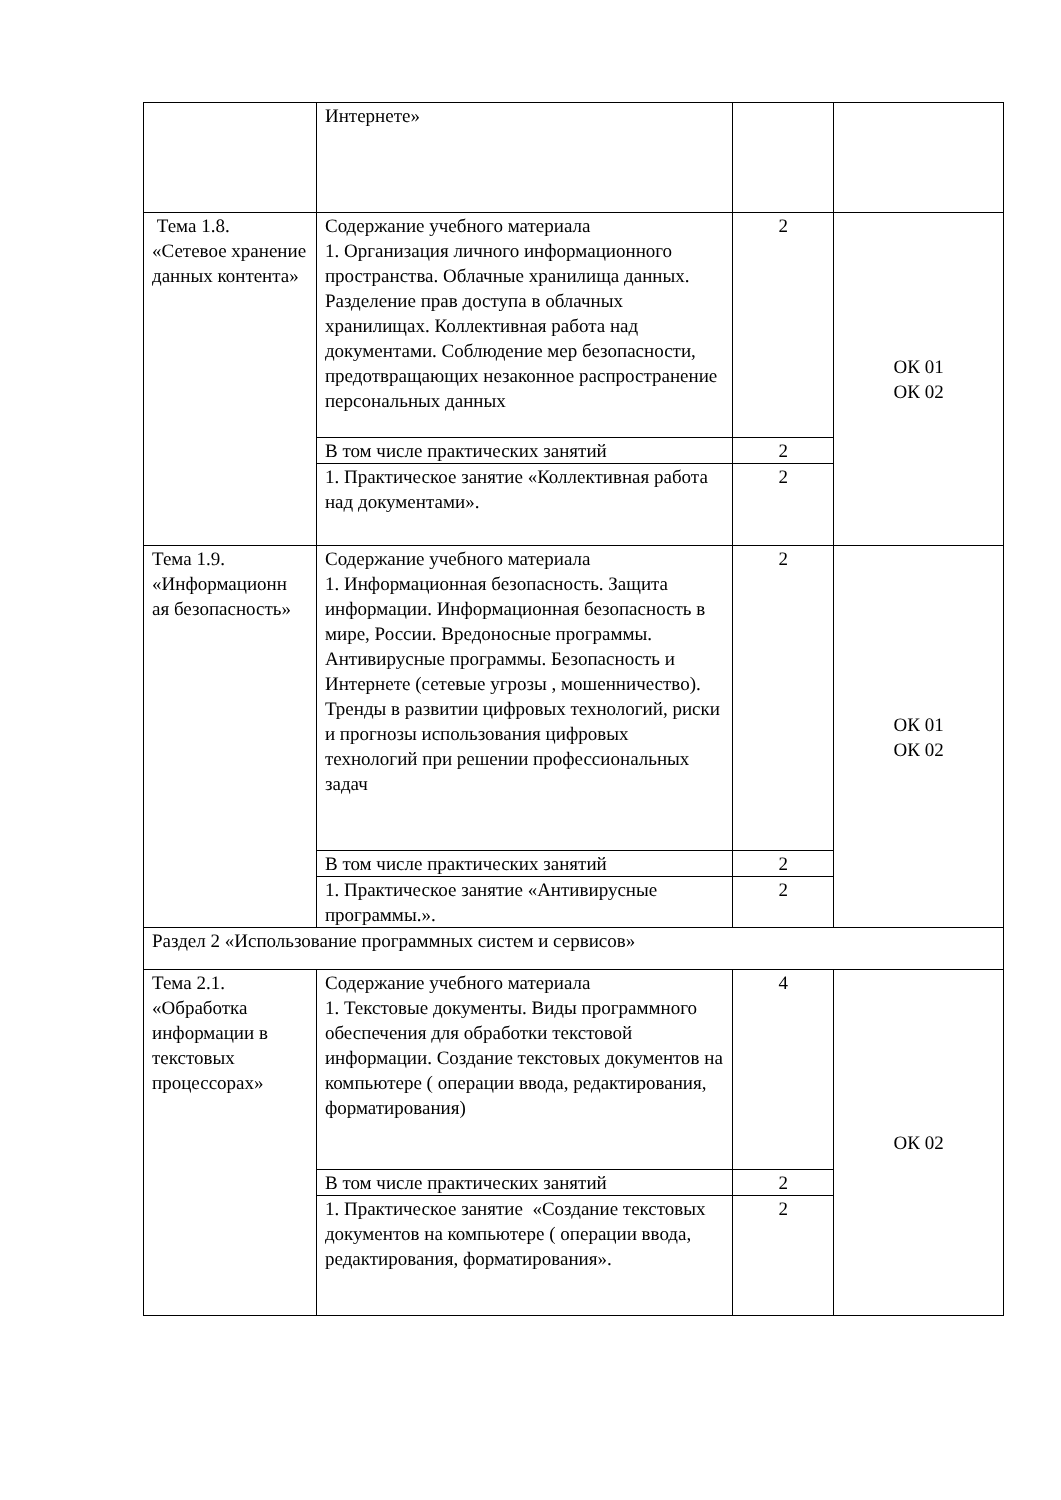| | Интернете» | | |
| Тема 1.8. «Сетевое хранение данных контента» | Содержание учебного материала 1. Организация личного информационного пространства. Облачные хранилища данных. Разделение прав доступа в облачных хранилищах. Коллективная работа над документами. Соблюдение мер безопасности, предотвращающих незаконное распространение персональных данных | 2 | ОК 01 ОК 02 |
| | В том числе практических занятий | 2 | |
| | 1. Практическое занятие «Коллективная работа над документами». | 2 | |
| Тема 1.9. «Информационн ая безопасность» | Содержание учебного материала 1. Информационная безопасность. Защита информации. Информационная безопасность в мире, России. Вредоносные программы. Антивирусные программы. Безопасность и Интернете (сетевые угрозы , мошенничество). Тренды в развитии цифровых технологий, риски и прогнозы использования цифровых технологий при решении профессиональных задач | 2 | ОК 01 ОК 02 |
| | В том числе практических занятий | 2 | |
| | 1. Практическое занятие «Антивирусные программы.». | 2 | |
| Раздел 2 «Использование программных систем и сервисов» | | | |
| Тема 2.1. «Обработка информации в текстовых процессорах» | Содержание учебного материала 1. Текстовые документы. Виды программного обеспечения для обработки текстовой информации. Создание текстовых документов на компьютере ( операции ввода, редактирования, форматирования) | 4 | ОК 02 |
| | В том числе практических занятий | 2 | |
| | 1. Практическое занятие «Создание текстовых документов на компьютере ( операции ввода, редактирования, форматирования». | 2 | |